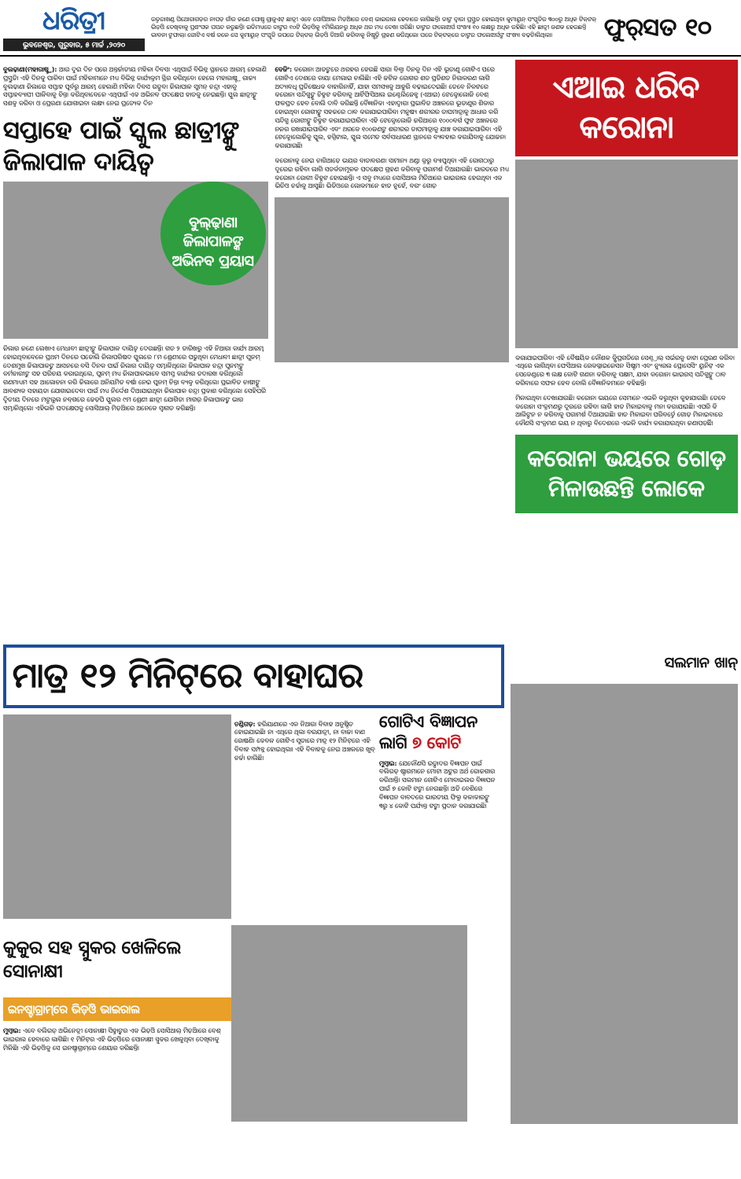ଧରିତ୍ରୀ
ଭୁବନେଶ୍ୱର, ଗୁରୁବାର, ୫ ମାର୍ଚ୍ଚ ,୨୦୨୦
ଉତ୍ତରାଖଣ୍ଡ ପିଥୋରାଗଡ଼ର ନାପଡ଼ ଗାଁର ଜଣେ ପୋଷ୍ଟ ଗ୍ରାଜୁଏଟ୍ ଛାତ୍ରୀ ଏବେ ସୋସିଆଲ ମିଡ଼ିଆରେ ବେଶ୍ ଭାଇରାଲ ହେବାରେ ଲାଗିଛନ୍ତି। ତାଙ୍କ ଦ୍ୱାରା ପ୍ରସ୍ତୁତ ହୋଇଥିବା କୁମାୟୁନ୍ ସଂସ୍କୃତିର ୩୦୦ରୁ ଅଧିକ ଟିକ୍‌ଟକ୍ ଭିଡ଼ିଓ ଦେଖିବାକୁ ପ୍ରଶଂସକ ପସନ୍ଦ କରୁଛନ୍ତି। ଇତିମଧ୍ୟରେ ତାଙ୍କର ୧୦ଟି ଭିଡ଼ିଓକୁ ୧ମିଲିୟନରୁ ଅଧିକ ଥର ମଧ୍ୟ ଦେଖା ସରିଛି। ତାଙ୍କର ଫଲୋଅର୍ସ ସଂଖ୍ୟା ୧୦ ଲକ୍ଷରୁ ଅଧିକ ରହିଛି। ଏହି ଛାତ୍ରୀ ଜଣକ ହେଉଛନ୍ତି ଭାବନା ଟୁଫାଲ୍। ଗୋଟିଏ ବର୍ଷ ତଳେ ସେ କୁମାୟୁନ୍ ସଂସ୍କୃତି ଉପରେ ଟିକ୍‌ଟକ୍ ଭିଡ଼ିଓ ତିଆରି କରିବାକୁ ନିଷ୍ପତ୍ତି ଗ୍ରହଣ କରିଥିଲେ। ପରେ ଟିକ୍‌ଟକ୍‌ରେ ତାଙ୍କର ଫଲୋଅର୍ସଙ୍କ ସଂଖ୍ୟା ବଢ଼ିଚାଲିଥିଲା।
ଫୁର୍‌ସତ ୧୦
ବୁଲଢ଼ାଣା(ମହାରାଷ୍ଟ୍ର): ଆଉ ଦୁଇ ଦିନ ପରେ ଅନ୍ତର୍ଜାତୀୟ ମହିଳା ଦିବସ। ଏଥିପାଇଁ ବିଭିନ୍ନ ସ୍ଥାନରେ ଆରମ୍ଭ ହେଲାଣି ପ୍ରସ୍ତୁତି। ଏହି ଦିନକୁ ପାଳିବା ପାଇଁ ମହିଳାମାନେ ମଧ୍ୟ ବିଭିନ୍ନ କାର୍ଯ୍ୟକ୍ରମ ସ୍ଥିର କରିଥିବେ। ହେଲେ ମହାରାଷ୍ଟ୍ର ରାଜ୍ୟ ବୁଲଢ଼ାଣା ଜିଲାରେ ସପ୍ତାହ ପୂର୍ବରୁ ଆରମ୍ଭ ହେଲାଣି ମହିଳା ଦିବସ ଉତ୍ସବ। ଜିଲାପାଳ ସୁମନ୍ ଚନ୍ଦ୍ରା ଏହାକୁ ସପ୍ତାହବ୍ୟାପୀ ପାଳିବାକୁ ଚିନ୍ତା କରିଥିବାବେଳେ ଏଥିପାଇଁ ଏକ ଅଭିନବ ପଦକ୍ଷେପ ହାତକୁ ନେଇଛନ୍ତି। ସ୍କୁଲ ଛାତ୍ରୀଙ୍କୁ ସଶକ୍ତ କରିବା ଓ ପ୍ରେରଣା ଯୋଗାଇବା ଲକ୍ଷ୍ୟ ନେଇ ପ୍ରତ୍ୟେକ ଦିନ
ସପ୍ତାହେ ପାଇଁ ସ୍କୁଲ ଛାତ୍ରୀଙ୍କୁ ଜିଲାପାଳ ଦାୟିତ୍ୱ
ବୁଲ୍‌ଢ଼ାଣା ଜିଲାପାଳଙ୍କ ଅଭିନବ ପ୍ରୟାସ
ଜିଲାର ଜଣେ ଲେଖାଏ ମେଧାବୀ ଛାତ୍ରୀଙ୍କୁ ଜିଲାପାଳ ଦାୟିତ୍ୱ ଦେଉଛନ୍ତି। ଗତ ୨ ତାରିଖରୁ ଏହି ନିଆରା କାର୍ଯ୍ୟ ଆରମ୍ଭ ହୋଇଥିବାବେଳେ ପ୍ରଥମ ଦିନରେ ପଡୋଲି ଜିଲାପରିଷଦ ସ୍କୁଲରେ ୮ମ ଶ୍ରେଣୀରେ ପଢୁଥିବା ମେଧାବୀ ଛାତ୍ରୀ ପୁନମ୍ ଦେଶମୁଖ ଜିଲାପାଳଙ୍କ ଆସନରେ ବସି ଦିନକ ପାଇଁ ଜିଲାର ଦାୟିତ୍ୱ ସମ୍ଭାଳିଥିଲେ। ଜିଲାପାଳ ଚନ୍ଦ୍ରା ପୁନମ୍‌ଙ୍କୁ କର୍ମଚାରୀଙ୍କ ସହ ପରିଚୟ କରାଇଥିଲେ, ପୁନମ୍ ମଧ୍ୟ ଜିଲାପାଳଭାବେ ସମସ୍ତ କାର୍ଯ୍ୟର ତଦାରଖ କରିଥିଲେ। ଗଣମାଧ୍ୟମ ସହ ଆଲୋଚନା କରି ଜିଲାରେ ଅନିୟମିତ ବର୍ଷା ନେଇ ପୁନମ୍ ଚିନ୍ତା ବ୍ୟକ୍ତ କରିଥିଲେ। ପ୍ରଭାବିତ ଚାଷୀଙ୍କୁ ଆବଶ୍ୟକ ସହାୟତା ଯୋଗାଇଦେବା ପାଇଁ ମଧ୍ୟ ନିର୍ଦ୍ଦେଶ ଦିଆଯାଇଥିବା ଜିଲାପାଳ ଚନ୍ଦ୍ରା ପ୍ରକାଶ କରିଥିଲେ। ସେହିପରି ଦ୍ୱିତୀୟ ଦିନରେ ମଙ୍ଗଲୁଲ ନବ୍‌ଗରେ ଜେଡ଼ପି ସ୍କୁଲର ୯ମ ଶ୍ରେଣୀ ଛାତ୍ରୀ ଯୋଗିତା ମାଗର୍ ଜିଲାପାଳଙ୍କ ଭାର ସମ୍ଭାଳିଥିଲେ। ଏହିଭଳି ପଦକ୍ଷେପକୁ ସୋସିଆଲ୍ ମିଡ଼ିଆରେ ଅନେକେ ସ୍ୱାଗତ କରିଛନ୍ତି।
ବେଜିଂ: କରୋନା ଆତଙ୍କରେ ଥରହର ହେଉଛି ସାରା ବିଶ୍ୱ। ଦିନକୁ ଦିନ ଏହି ଭୂତାଣୁ ଗୋଟିଏ ପରେ ଗୋଟିଏ ଦେଶରେ କାୟା ମେଲାଇ ଚାଲିଛି। ଏହି ଜଟିଳ ରୋଗର ଶତ ପ୍ରତିଶତ ନିରାକରଣ ଲାଗି ଅଦ୍ୟାବଧି ପ୍ରତିଷେଧକ ବାହାରିନାହିଁ, ଯାହା ସମସ୍ୟାକୁ ଆହୁରି ବଢ଼ାଇଦେଇଛି। ତେବେ ନିକଟରେ କରୋନା ସନ୍ଦିଗ୍ଧଙ୍କୁ ଚିହ୍ନଟ କରିବାକୁ ଆର୍ଟିଫିସିଆଲ ଇଣ୍ଟେଲିଜେନ୍ସ (ଏଆଇ) ଟେକ୍ନୋଲୋଜି ବେଶ୍ ଫଳପ୍ରଦ ହେବ ବୋଲି ଦାବି କରିଛନ୍ତି ବୈଜ୍ଞାନିକ। ଏହାଦ୍ୱାରା ପ୍ରଭାବିତ ଅଞ୍ଚଳରେ ଭୂତାଣୁର ଶିକାର ହୋଇଥିବା ରୋଗୀଙ୍କୁ ସହଜରେ ଠାବ କରାଯାଇପାରିବ। ମନୁଷ୍ୟ ଶରୀରର ତାପମାତ୍ରାକୁ ଆଧାର କରି ସନ୍ଦିଗ୍ଧ ରୋଗୀଙ୍କୁ ଚିହ୍ନଟ କରାଯାଇପାରିବ। ଏହି ଟେକ୍ନୋଲୋଜି ଜରିଆରେ ୧୦୦୦ବର୍ଗ ଫୁଟ ଅଞ୍ଚଳରେ ନଜର ରଖାଯାଇପାରିବ ଏବଂ ଥରକେ ୧୦୦ଜଣଙ୍କ ଶରୀରର ତାପମାତ୍ରାକୁ ଯାଞ୍ଚ କରାଯାଇପାରିବ। ଏହି ଟେକ୍ନୋଲୋଜିକୁ ସ୍କୁଲ, ହସ୍ପିଟାଲ, ସ୍କୁଲ ସମେତ ସର୍ବସାଧାରଣ ସ୍ଥାନରେ ବ୍ୟବହାର କରାଯିବାକୁ ଯୋଜନା କରାଯାଉଛି।
କରୋନାକୁ ନେଇ ଚାରିଆଡ଼େ ଭୟର ବାତାବରଣ। ସାମାନ୍ୟ ଥଣ୍ଡା କ୍ରରୁ ବ୍ୟାପୁଥିବା ଏହି ରୋଗଠାରୁ ଦୂରେଇ ରହିବା ଲାଗି ସତର୍କତାମୂଳକ ପଦକ୍ଷେପ ଗ୍ରହଣ କରିବାକୁ ପରାମର୍ଶ ଦିଆଯାଉଛି। ଭାରତରେ ମଧ୍ୟ କରୋନା ରୋଗୀ ଚିହ୍ନଟ ହୋଇଛନ୍ତି। ଏ ସବୁ ମଧ୍ୟରେ ସୋସିଆଲ ମିଡିଆରେ ଭାଇରାଲ ହେଉଥିବା ଏକ ଭିଡିଓ ଚର୍ଚ୍ଚାକୁ ଆସୁଛି। ଭିଡିଓରେ ଲୋକମାନେ ହାତ ନୁହେଁ, ବରଂ ଗୋଡ଼
ଏଆଇ ଧରିବ କରୋନା
କରାଯାଇପାରିବ। ଏହି ବୈଷୟିକ କୌଶଳ କ୍ଷିପ୍ରଗତିରେ ସେଣ୍ଟ୍ରାଲ୍ ସର୍ଭରକୁ ଡାଟା ପ୍ରେରଣ କରିବ। ଏଥିରେ ଲାଗିଥିବା ଫେସିଆଲ ରେକଗ୍ନାଇଜେସନ ସିଷ୍ଟମ ଏବଂ ନ୍ୟୁରଲ ପ୍ରୋସେସିଂ ୟୁନିଟ୍ ଏକ ସେକେଣ୍ଡରେ ୩ ଲକ୍ଷ କୋଟି ଗଣନା କରିବାକୁ ସକ୍ଷମ, ଯାହା କରୋନା ଭାଇରସ୍ ସନ୍ଦିଗ୍ଧଙ୍କୁ ଠାବ କରିବାରେ ସଫଳ ହେବ ବୋଲି ବୈଜ୍ଞାନିକମାନେ କହିଛନ୍ତି।
ମିଳାଉଥିବା ଦେଖାଯାଉଛି। କରୋନା ଭୟରେ ସେମାନେ ଏଭଳି କରୁଥିବା କୁହାଯାଉଛି। ତେବେ କରୋନା ସଂକ୍ରମଣରୁ ଦୂରରେ ରହିବା ଲାଗି ହାତ ମିଳାଇବାକୁ ମନା କରାଯାଇଛି। ଏପରି କି ଆଲିଙ୍ଗନ ନ କରିବାକୁ ପରାମର୍ଶ ଦିଆଯାଇଛି। ହାତ ମିଳାଇବା ପରିବର୍ତ୍ତେ ଗୋଡ଼ ମିଳାଇବାରେ କୌଣସି ସଂକ୍ରମଣ ଭୟ ନ ଥିବାରୁ ବିଦେଶରେ ଏଭଳି କାର୍ଯ୍ୟ କରାଯାଉଥିବା ଜଣାପଡ଼ିଛି।
କରୋନା ଭୟରେ ଗୋଡ଼ ମିଳାଉଛନ୍ତି ଲୋକେ
ମାତ୍ର ୧୨ ମିନିଟ୍‌ରେ ବାହାଘର
ଚଣ୍ଡିଗଡ଼: ହରିୟାଣାରେ ଏକ ନିଆରା ବିବାହ ଅନୁଷ୍ଠିତ ହୋଇଯାଇଛି। ନା ଏଥିରେ ଥିଲା ବରଯାତ୍ରୀ, ନା ବାଜା ବାଣ ରୋଷଣି। କେବଳ ଗୋଟିଏ ସୂତାରେ ମାତ୍ର ୧୨ ମିନିଟ୍‌ରେ ଏହି ବିବାହ ସମ୍ପନ୍ନ ହୋଇଥିଲା। ଏହି ବିବାହକୁ ନେଇ ଅଞ୍ଚଳରେ ଖୁବ୍ ଚର୍ଚ୍ଚା ଚାଲିଛି।
ଗୋଟିଏ ବିଜ୍ଞାପନ ଲାଗି ୭ କୋଟି
ମୁମ୍ବାଇ: ଯେକୌଣସି ଉତ୍ପାଦର ବିଜ୍ଞାପନ ପାଇଁ ବଲିଉଡ୍ ଷ୍ଟାରମାନେ ମୋଟା ଅଙ୍କର ଅର୍ଥ ରୋଜଗାର କରିଥାନ୍ତି। ସଲମାନ ଗୋଟିଏ ମୋବାଇଲର ବିଜ୍ଞାପନ ପାଇଁ ୭ କୋଟି ଟଙ୍କା ନେଉଛନ୍ତି। ଅତି ବେଶିରେ ବିଜ୍ଞାପନ ବାବଦରେ ଭାରତୀୟ ଫିଲ୍ମ କଳାକାରଙ୍କୁ ୩ରୁ ୪ କୋଟି ପର୍ଯ୍ୟନ୍ତ ଟଙ୍କା ପ୍ରଦାନ କରାଯାଉଛି।
କୁକୁର ସହ ସ୍ନୁକର ଖେଳିଲେ ସୋନାକ୍ଷୀ
ଇନଷ୍ଟାଗ୍ରାମ୍‌ରେ ଭିଡ଼ିଓ ଭାଇରାଲ
ମୁମ୍ବାଇ: ଏବେ ବଲିଉଡ୍ ଅଭିନେତ୍ରୀ ସୋନାକ୍ଷୀ ସିହ୍ନାଙ୍କର ଏକ ଭିଡ଼ିଓ ସୋସିଆଲ୍ ମିଡ଼ିଆରେ ବେଶ୍ ଭାଇରାଲ ହେବାରେ ଲାଗିଛି। ୧ ମିନିଟ୍‌ର ଏହି ଭିଡ଼ିଓରେ ସୋନାକ୍ଷୀ ସ୍ନୁକର ଖେଳୁଥିବା ଦେଖିବାକୁ ମିଳିଛି। ଏହି ଭିଡ଼ିଓକୁ ସେ ଇନଷ୍ଟାଗ୍ରାମ୍‌ରେ ଶେୟାର କରିଛନ୍ତି।
ସଲମାନ ଖାନ୍